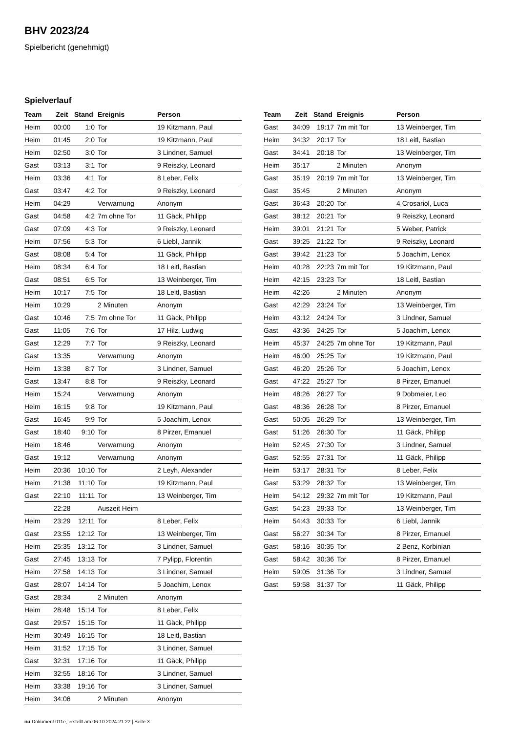BHV 2023/24
Spielbericht (genehmigt)
Spielverlauf
| Team | Zeit | Stand | Ereignis | Person |
| --- | --- | --- | --- | --- |
| Heim | 00:00 | 1:0 | Tor | 19 Kitzmann, Paul |
| Heim | 01:45 | 2:0 | Tor | 19 Kitzmann, Paul |
| Heim | 02:50 | 3:0 | Tor | 3 Lindner, Samuel |
| Gast | 03:13 | 3:1 | Tor | 9 Reiszky, Leonard |
| Heim | 03:36 | 4:1 | Tor | 8 Leber, Felix |
| Gast | 03:47 | 4:2 | Tor | 9 Reiszky, Leonard |
| Heim | 04:29 | | Verwarnung | Anonym |
| Gast | 04:58 | 4:2 | 7m ohne Tor | 11 Gäck, Philipp |
| Gast | 07:09 | 4:3 | Tor | 9 Reiszky, Leonard |
| Heim | 07:56 | 5:3 | Tor | 6 Liebl, Jannik |
| Gast | 08:08 | 5:4 | Tor | 11 Gäck, Philipp |
| Heim | 08:34 | 6:4 | Tor | 18 Leitl, Bastian |
| Gast | 08:51 | 6:5 | Tor | 13 Weinberger, Tim |
| Heim | 10:17 | 7:5 | Tor | 18 Leitl, Bastian |
| Heim | 10:29 | | 2 Minuten | Anonym |
| Gast | 10:46 | 7:5 | 7m ohne Tor | 11 Gäck, Philipp |
| Gast | 11:05 | 7:6 | Tor | 17 Hilz, Ludwig |
| Gast | 12:29 | 7:7 | Tor | 9 Reiszky, Leonard |
| Gast | 13:35 | | Verwarnung | Anonym |
| Heim | 13:38 | 8:7 | Tor | 3 Lindner, Samuel |
| Gast | 13:47 | 8:8 | Tor | 9 Reiszky, Leonard |
| Heim | 15:24 | | Verwarnung | Anonym |
| Heim | 16:15 | 9:8 | Tor | 19 Kitzmann, Paul |
| Gast | 16:45 | 9:9 | Tor | 5 Joachim, Lenox |
| Gast | 18:40 | 9:10 | Tor | 8 Pirzer, Emanuel |
| Heim | 18:46 | | Verwarnung | Anonym |
| Gast | 19:12 | | Verwarnung | Anonym |
| Heim | 20:36 | 10:10 | Tor | 2 Leyh, Alexander |
| Heim | 21:38 | 11:10 | Tor | 19 Kitzmann, Paul |
| Gast | 22:10 | 11:11 | Tor | 13 Weinberger, Tim |
| | 22:28 | | Auszeit Heim | |
| Heim | 23:29 | 12:11 | Tor | 8 Leber, Felix |
| Gast | 23:55 | 12:12 | Tor | 13 Weinberger, Tim |
| Heim | 25:35 | 13:12 | Tor | 3 Lindner, Samuel |
| Gast | 27:45 | 13:13 | Tor | 7 Pylipp, Florentin |
| Heim | 27:58 | 14:13 | Tor | 3 Lindner, Samuel |
| Gast | 28:07 | 14:14 | Tor | 5 Joachim, Lenox |
| Gast | 28:34 | | 2 Minuten | Anonym |
| Heim | 28:48 | 15:14 | Tor | 8 Leber, Felix |
| Gast | 29:57 | 15:15 | Tor | 11 Gäck, Philipp |
| Heim | 30:49 | 16:15 | Tor | 18 Leitl, Bastian |
| Heim | 31:52 | 17:15 | Tor | 3 Lindner, Samuel |
| Gast | 32:31 | 17:16 | Tor | 11 Gäck, Philipp |
| Heim | 32:55 | 18:16 | Tor | 3 Lindner, Samuel |
| Heim | 33:38 | 19:16 | Tor | 3 Lindner, Samuel |
| Heim | 34:06 | | 2 Minuten | Anonym |
| Team | Zeit | Stand | Ereignis | Person |
| --- | --- | --- | --- | --- |
| Gast | 34:09 | 19:17 | 7m mit Tor | 13 Weinberger, Tim |
| Heim | 34:32 | 20:17 | Tor | 18 Leitl, Bastian |
| Gast | 34:41 | 20:18 | Tor | 13 Weinberger, Tim |
| Heim | 35:17 | | 2 Minuten | Anonym |
| Gast | 35:19 | 20:19 | 7m mit Tor | 13 Weinberger, Tim |
| Gast | 35:45 | | 2 Minuten | Anonym |
| Gast | 36:43 | 20:20 | Tor | 4 Crosariol, Luca |
| Gast | 38:12 | 20:21 | Tor | 9 Reiszky, Leonard |
| Heim | 39:01 | 21:21 | Tor | 5 Weber, Patrick |
| Gast | 39:25 | 21:22 | Tor | 9 Reiszky, Leonard |
| Gast | 39:42 | 21:23 | Tor | 5 Joachim, Lenox |
| Heim | 40:28 | 22:23 | 7m mit Tor | 19 Kitzmann, Paul |
| Heim | 42:15 | 23:23 | Tor | 18 Leitl, Bastian |
| Heim | 42:26 | | 2 Minuten | Anonym |
| Gast | 42:29 | 23:24 | Tor | 13 Weinberger, Tim |
| Heim | 43:12 | 24:24 | Tor | 3 Lindner, Samuel |
| Gast | 43:36 | 24:25 | Tor | 5 Joachim, Lenox |
| Heim | 45:37 | 24:25 | 7m ohne Tor | 19 Kitzmann, Paul |
| Heim | 46:00 | 25:25 | Tor | 19 Kitzmann, Paul |
| Gast | 46:20 | 25:26 | Tor | 5 Joachim, Lenox |
| Gast | 47:22 | 25:27 | Tor | 8 Pirzer, Emanuel |
| Heim | 48:26 | 26:27 | Tor | 9 Dobmeier, Leo |
| Gast | 48:36 | 26:28 | Tor | 8 Pirzer, Emanuel |
| Gast | 50:05 | 26:29 | Tor | 13 Weinberger, Tim |
| Gast | 51:26 | 26:30 | Tor | 11 Gäck, Philipp |
| Heim | 52:45 | 27:30 | Tor | 3 Lindner, Samuel |
| Gast | 52:55 | 27:31 | Tor | 11 Gäck, Philipp |
| Heim | 53:17 | 28:31 | Tor | 8 Leber, Felix |
| Gast | 53:29 | 28:32 | Tor | 13 Weinberger, Tim |
| Heim | 54:12 | 29:32 | 7m mit Tor | 19 Kitzmann, Paul |
| Gast | 54:23 | 29:33 | Tor | 13 Weinberger, Tim |
| Heim | 54:43 | 30:33 | Tor | 6 Liebl, Jannik |
| Gast | 56:27 | 30:34 | Tor | 8 Pirzer, Emanuel |
| Gast | 58:16 | 30:35 | Tor | 2 Benz, Korbinian |
| Gast | 58:42 | 30:36 | Tor | 8 Pirzer, Emanuel |
| Heim | 59:05 | 31:36 | Tor | 3 Lindner, Samuel |
| Gast | 59:58 | 31:37 | Tor | 11 Gäck, Philipp |
nu.Dokument 011e, erstellt am 06.10.2024 21:22 | Seite 3